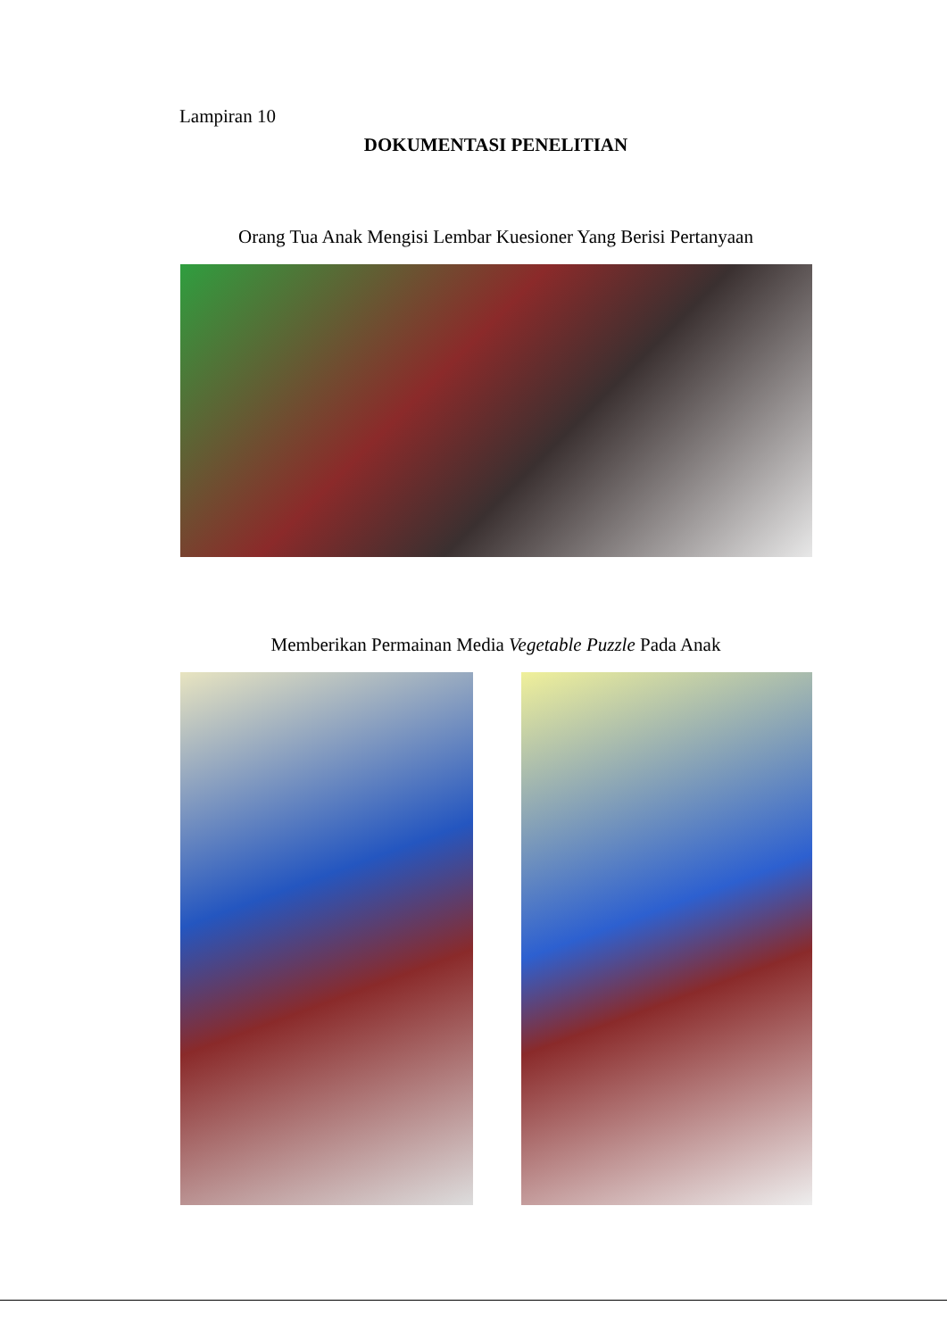Lampiran 10
DOKUMENTASI PENELITIAN
Orang Tua Anak Mengisi Lembar Kuesioner Yang Berisi Pertanyaan
Memberikan Permainan Media Vegetable Puzzle Pada Anak